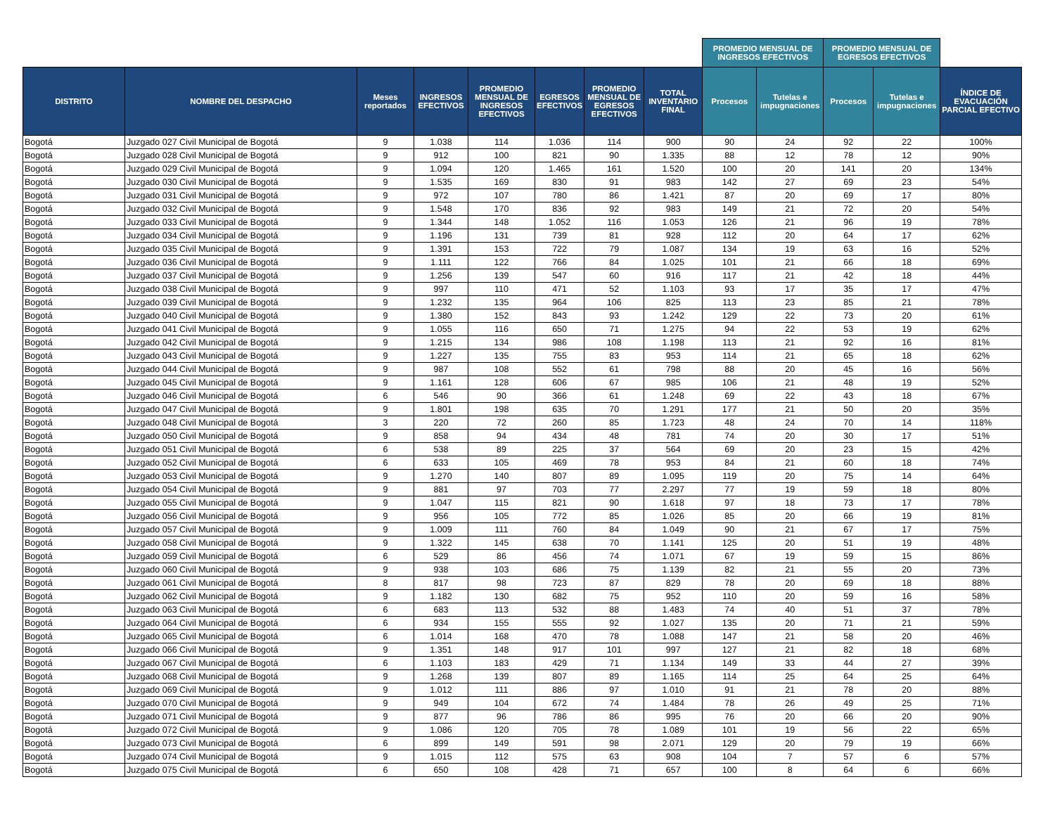| | | | | | | | | PROMEDIO MENSUAL DE INGRESOS EFECTIVOS | | PROMEDIO MENSUAL DE EGRESOS EFECTIVOS | | |
| --- | --- | --- | --- | --- | --- | --- | --- | --- | --- | --- | --- | --- |
| DISTRITO | NOMBRE DEL DESPACHO | Meses reportados | INGRESOS EFECTIVOS | PROMEDIO MENSUAL DE INGRESOS EFECTIVOS | EGRESOS EFECTIVOS | PROMEDIO MENSUAL DE EGRESOS EFECTIVOS | TOTAL INVENTARIO FINAL | Procesos | Tutelas e impugnaciones | Procesos | Tutelas e impugnaciones | ÍNDICE DE EVACUACIÓN PARCIAL EFECTIVO |
| Bogotá | Juzgado 027 Civil Municipal de Bogotá | 9 | 1.038 | 114 | 1.036 | 114 | 900 | 90 | 24 | 92 | 22 | 100% |
| Bogotá | Juzgado 028 Civil Municipal de Bogotá | 9 | 912 | 100 | 821 | 90 | 1.335 | 88 | 12 | 78 | 12 | 90% |
| Bogotá | Juzgado 029 Civil Municipal de Bogotá | 9 | 1.094 | 120 | 1.465 | 161 | 1.520 | 100 | 20 | 141 | 20 | 134% |
| Bogotá | Juzgado 030 Civil Municipal de Bogotá | 9 | 1.535 | 169 | 830 | 91 | 983 | 142 | 27 | 69 | 23 | 54% |
| Bogotá | Juzgado 031 Civil Municipal de Bogotá | 9 | 972 | 107 | 780 | 86 | 1.421 | 87 | 20 | 69 | 17 | 80% |
| Bogotá | Juzgado 032 Civil Municipal de Bogotá | 9 | 1.548 | 170 | 836 | 92 | 983 | 149 | 21 | 72 | 20 | 54% |
| Bogotá | Juzgado 033 Civil Municipal de Bogotá | 9 | 1.344 | 148 | 1.052 | 116 | 1.053 | 126 | 21 | 96 | 19 | 78% |
| Bogotá | Juzgado 034 Civil Municipal de Bogotá | 9 | 1.196 | 131 | 739 | 81 | 928 | 112 | 20 | 64 | 17 | 62% |
| Bogotá | Juzgado 035 Civil Municipal de Bogotá | 9 | 1.391 | 153 | 722 | 79 | 1.087 | 134 | 19 | 63 | 16 | 52% |
| Bogotá | Juzgado 036 Civil Municipal de Bogotá | 9 | 1.111 | 122 | 766 | 84 | 1.025 | 101 | 21 | 66 | 18 | 69% |
| Bogotá | Juzgado 037 Civil Municipal de Bogotá | 9 | 1.256 | 139 | 547 | 60 | 916 | 117 | 21 | 42 | 18 | 44% |
| Bogotá | Juzgado 038 Civil Municipal de Bogotá | 9 | 997 | 110 | 471 | 52 | 1.103 | 93 | 17 | 35 | 17 | 47% |
| Bogotá | Juzgado 039 Civil Municipal de Bogotá | 9 | 1.232 | 135 | 964 | 106 | 825 | 113 | 23 | 85 | 21 | 78% |
| Bogotá | Juzgado 040 Civil Municipal de Bogotá | 9 | 1.380 | 152 | 843 | 93 | 1.242 | 129 | 22 | 73 | 20 | 61% |
| Bogotá | Juzgado 041 Civil Municipal de Bogotá | 9 | 1.055 | 116 | 650 | 71 | 1.275 | 94 | 22 | 53 | 19 | 62% |
| Bogotá | Juzgado 042 Civil Municipal de Bogotá | 9 | 1.215 | 134 | 986 | 108 | 1.198 | 113 | 21 | 92 | 16 | 81% |
| Bogotá | Juzgado 043 Civil Municipal de Bogotá | 9 | 1.227 | 135 | 755 | 83 | 953 | 114 | 21 | 65 | 18 | 62% |
| Bogotá | Juzgado 044 Civil Municipal de Bogotá | 9 | 987 | 108 | 552 | 61 | 798 | 88 | 20 | 45 | 16 | 56% |
| Bogotá | Juzgado 045 Civil Municipal de Bogotá | 9 | 1.161 | 128 | 606 | 67 | 985 | 106 | 21 | 48 | 19 | 52% |
| Bogotá | Juzgado 046 Civil Municipal de Bogotá | 6 | 546 | 90 | 366 | 61 | 1.248 | 69 | 22 | 43 | 18 | 67% |
| Bogotá | Juzgado 047 Civil Municipal de Bogotá | 9 | 1.801 | 198 | 635 | 70 | 1.291 | 177 | 21 | 50 | 20 | 35% |
| Bogotá | Juzgado 048 Civil Municipal de Bogotá | 3 | 220 | 72 | 260 | 85 | 1.723 | 48 | 24 | 70 | 14 | 118% |
| Bogotá | Juzgado 050 Civil Municipal de Bogotá | 9 | 858 | 94 | 434 | 48 | 781 | 74 | 20 | 30 | 17 | 51% |
| Bogotá | Juzgado 051 Civil Municipal de Bogotá | 6 | 538 | 89 | 225 | 37 | 564 | 69 | 20 | 23 | 15 | 42% |
| Bogotá | Juzgado 052 Civil Municipal de Bogotá | 6 | 633 | 105 | 469 | 78 | 953 | 84 | 21 | 60 | 18 | 74% |
| Bogotá | Juzgado 053 Civil Municipal de Bogotá | 9 | 1.270 | 140 | 807 | 89 | 1.095 | 119 | 20 | 75 | 14 | 64% |
| Bogotá | Juzgado 054 Civil Municipal de Bogotá | 9 | 881 | 97 | 703 | 77 | 2.297 | 77 | 19 | 59 | 18 | 80% |
| Bogotá | Juzgado 055 Civil Municipal de Bogotá | 9 | 1.047 | 115 | 821 | 90 | 1.618 | 97 | 18 | 73 | 17 | 78% |
| Bogotá | Juzgado 056 Civil Municipal de Bogotá | 9 | 956 | 105 | 772 | 85 | 1.026 | 85 | 20 | 66 | 19 | 81% |
| Bogotá | Juzgado 057 Civil Municipal de Bogotá | 9 | 1.009 | 111 | 760 | 84 | 1.049 | 90 | 21 | 67 | 17 | 75% |
| Bogotá | Juzgado 058 Civil Municipal de Bogotá | 9 | 1.322 | 145 | 638 | 70 | 1.141 | 125 | 20 | 51 | 19 | 48% |
| Bogotá | Juzgado 059 Civil Municipal de Bogotá | 6 | 529 | 86 | 456 | 74 | 1.071 | 67 | 19 | 59 | 15 | 86% |
| Bogotá | Juzgado 060 Civil Municipal de Bogotá | 9 | 938 | 103 | 686 | 75 | 1.139 | 82 | 21 | 55 | 20 | 73% |
| Bogotá | Juzgado 061 Civil Municipal de Bogotá | 8 | 817 | 98 | 723 | 87 | 829 | 78 | 20 | 69 | 18 | 88% |
| Bogotá | Juzgado 062 Civil Municipal de Bogotá | 9 | 1.182 | 130 | 682 | 75 | 952 | 110 | 20 | 59 | 16 | 58% |
| Bogotá | Juzgado 063 Civil Municipal de Bogotá | 6 | 683 | 113 | 532 | 88 | 1.483 | 74 | 40 | 51 | 37 | 78% |
| Bogotá | Juzgado 064 Civil Municipal de Bogotá | 6 | 934 | 155 | 555 | 92 | 1.027 | 135 | 20 | 71 | 21 | 59% |
| Bogotá | Juzgado 065 Civil Municipal de Bogotá | 6 | 1.014 | 168 | 470 | 78 | 1.088 | 147 | 21 | 58 | 20 | 46% |
| Bogotá | Juzgado 066 Civil Municipal de Bogotá | 9 | 1.351 | 148 | 917 | 101 | 997 | 127 | 21 | 82 | 18 | 68% |
| Bogotá | Juzgado 067 Civil Municipal de Bogotá | 6 | 1.103 | 183 | 429 | 71 | 1.134 | 149 | 33 | 44 | 27 | 39% |
| Bogotá | Juzgado 068 Civil Municipal de Bogotá | 9 | 1.268 | 139 | 807 | 89 | 1.165 | 114 | 25 | 64 | 25 | 64% |
| Bogotá | Juzgado 069 Civil Municipal de Bogotá | 9 | 1.012 | 111 | 886 | 97 | 1.010 | 91 | 21 | 78 | 20 | 88% |
| Bogotá | Juzgado 070 Civil Municipal de Bogotá | 9 | 949 | 104 | 672 | 74 | 1.484 | 78 | 26 | 49 | 25 | 71% |
| Bogotá | Juzgado 071 Civil Municipal de Bogotá | 9 | 877 | 96 | 786 | 86 | 995 | 76 | 20 | 66 | 20 | 90% |
| Bogotá | Juzgado 072 Civil Municipal de Bogotá | 9 | 1.086 | 120 | 705 | 78 | 1.089 | 101 | 19 | 56 | 22 | 65% |
| Bogotá | Juzgado 073 Civil Municipal de Bogotá | 6 | 899 | 149 | 591 | 98 | 2.071 | 129 | 20 | 79 | 19 | 66% |
| Bogotá | Juzgado 074 Civil Municipal de Bogotá | 9 | 1.015 | 112 | 575 | 63 | 908 | 104 | 7 | 57 | 6 | 57% |
| Bogotá | Juzgado 075 Civil Municipal de Bogotá | 6 | 650 | 108 | 428 | 71 | 657 | 100 | 8 | 64 | 6 | 66% |